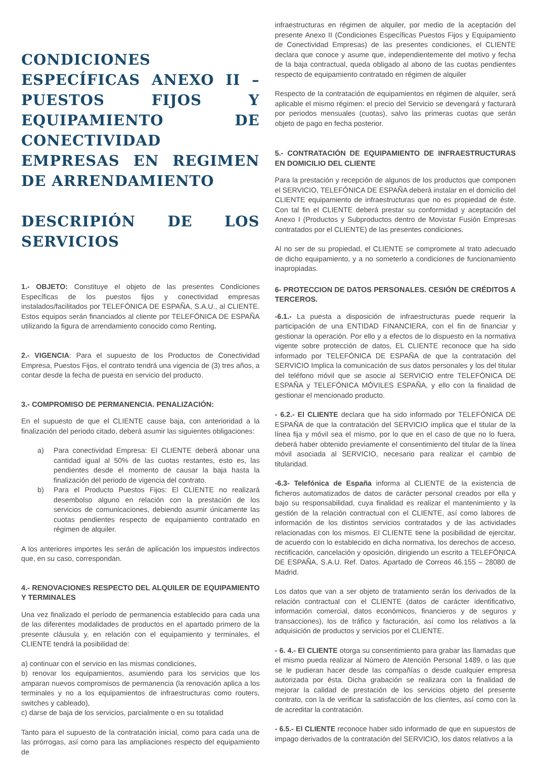CONDICIONES ESPECÍFICAS ANEXO II –PUESTOS FIJOS Y EQUIPAMIENTO DE CONECTIVIDAD EMPRESAS EN REGIMEN DE ARRENDAMIENTO
DESCRIPIÓN DE LOS SERVICIOS
1.- OBJETO: Constituye el objeto de las presentes Condiciones Específicas de los puestos fijos y conectividad empresas instalados/facilitados por TELEFÓNICA DE ESPAÑA, S.A.U., al CLIENTE. Estos equipos serán financiados al cliente por TELEFÓNICA DE ESPAÑA utilizando la figura de arrendamiento conocido como Renting.
2.- VIGENCIA: Para el supuesto de los Productos de Conectividad Empresa, Puestos Fijos, el contrato tendrá una vigencia de (3) tres años, a contar desde la fecha de puesta en servicio del producto.
3.- COMPROMISO DE PERMANENCIA. PENALIZACIÓN:
En el supuesto de que el CLIENTE cause baja, con anterioridad a la finalización del periodo citado, deberá asumir las siguientes obligaciones:
a) Para conectividad Empresa: El CLIENTE deberá abonar una cantidad igual al 50% de las cuotas restantes, esto es, las pendientes desde el momento de causar la baja hasta la finalización del periodo de vigencia del contrato.
b) Para el Producto Puestos Fijos: El CLIENTE no realizará desembolso alguno en relación con la prestación de los servicios de comunicaciones, debiendo asumir únicamente las cuotas pendientes respecto de equipamiento contratado en régimen de alquiler.
A los anteriores importes les serán de aplicación los impuestos indirectos que, en su caso, correspondan.
4.- RENOVACIONES RESPECTO DEL ALQUILER DE EQUIPAMIENTO Y TERMINALES
Una vez finalizado el período de permanencia establecido para cada una de las diferentes modalidades de productos en el apartado primero de la presente cláusula y, en relación con el equipamiento y terminales, el CLIENTE tendrá la posibilidad de:
a) continuar con el servicio en las mismas condiciones,
b) renovar los equipamientos, asumiendo para los servicios que los amparan nuevos compromisos de permanencia (la renovación aplica a los terminales y no a los equipamientos de infraestructuras como routers, switches y cableado),
c) darse de baja de los servicios, parcialmente o en su totalidad
Tanto para el supuesto de la contratación inicial, como para cada una de las prórrogas, así como para las ampliaciones respecto del equipamiento de
infraestructuras en régimen de alquiler, por medio de la aceptación del presente Anexo II (Condiciones Específicas Puestos Fijos y Equipamiento de Conectividad Empresas) de las presentes condiciones, el CLIENTE declara que conoce y asume que, independientemente del motivo y fecha de la baja contractual, queda obligado al abono de las cuotas pendientes respecto de equipamiento contratado en régimen de alquiler
Respecto de la contratación de equipamientos en régimen de alquiler, será aplicable el mismo régimen: el precio del Servicio se devengará y facturará por periodos mensuales (cuotas), salvo las primeras cuotas que serán objeto de pago en fecha posterior.
5.- CONTRATACIÓN DE EQUIPAMIENTO DE INFRAESTRUCTURAS EN DOMICILIO DEL CLIENTE
Para la prestación y recepción de algunos de los productos que componen el SERVICIO, TELEFÓNICA DE ESPAÑA deberá instalar en el domicilio del CLIENTE equipamiento de infraestructuras que no es propiedad de éste. Con tal fin el CLIENTE deberá prestar su conformidad y aceptación del Anexo I (Productos y Subproductos dentro de Movistar Fusión Empresas contratados por el CLIENTE) de las presentes condiciones.
Al no ser de su propiedad, el CLIENTE se compromete al trato adecuado de dicho equipamiento, y a no someterlo a condiciones de funcionamiento inapropiadas.
6- PROTECCION DE DATOS PERSONALES. CESIÓN DE CRÉDITOS A TERCEROS.
-6.1.- La puesta a disposición de infraestructuras puede requerir la participación de una ENTIDAD FINANCIERA, con el fin de financiar y gestionar la operación. Por ello y a efectos de lo dispuesto en la normativa vigente sobre protección de datos, EL CLIENTE reconoce que ha sido informado por TELEFÓNICA DE ESPAÑA de que la contratación del SERVICIO Implica la comunicación de sus datos personales y los del titular del teléfono móvil que se asocie al SERVICIO entre TELEFÓNICA DE ESPAÑA y TELEFÓNICA MÓVILES ESPAÑA, y ello con la finalidad de gestionar el mencionado producto.
- 6.2.- El CLIENTE declara que ha sido informado por TELEFÓNICA DE ESPAÑA de que la contratación del SERVICIO implica que el titular de la línea fija y móvil sea el mismo, por lo que en el caso de que no lo fuera, deberá haber obtenido previamente el consentimiento del titular de la línea móvil asociada al SERVICIO, necesario para realizar el cambio de titularidad.
-6.3- Telefónica de España informa al CLIENTE de la existencia de ficheros automatizados de datos de carácter personal creados por ella y bajo su responsabilidad, cuya finalidad es realizar el mantenimiento y la gestión de la relación contractual con el CLIENTE, así como labores de información de los distintos servicios contratados y de las actividades relacionadas con los mismos. El CLIENTE tiene la posibilidad de ejercitar, de acuerdo con lo establecido en dicha normativa, los derechos de acceso, rectificación, cancelación y oposición, dirigiendo un escrito a TELEFÓNICA DE ESPAÑA, S.A.U. Ref. Datos. Apartado de Correos 46.155 – 28080 de Madrid.
Los datos que van a ser objeto de tratamiento serán los derivados de la relación contractual con el CLIENTE (datos de carácter identificativo, información comercial, datos económicos, financieros y de seguros y transacciones), los de tráfico y facturación, así como los relativos a la adquisición de productos y servicios por el CLIENTE.
- 6. 4.- El CLIENTE otorga su consentimiento para grabar las llamadas que el mismo pueda realizar al Número de Atención Personal 1489, o las que se le pudieran hacer desde las compañías o desde cualquier empresa autorizada por ésta. Dicha grabación se realizara con la finalidad de mejorar la calidad de prestación de los servicios objeto del presente contrato, con la de verificar la satisfacción de los clientes, así como con la de acreditar la contratación.
- 6.5.- El CLIENTE reconoce haber sido informado de que en supuestos de impago derivados de la contratación del SERVICIO, los datos relativos a la